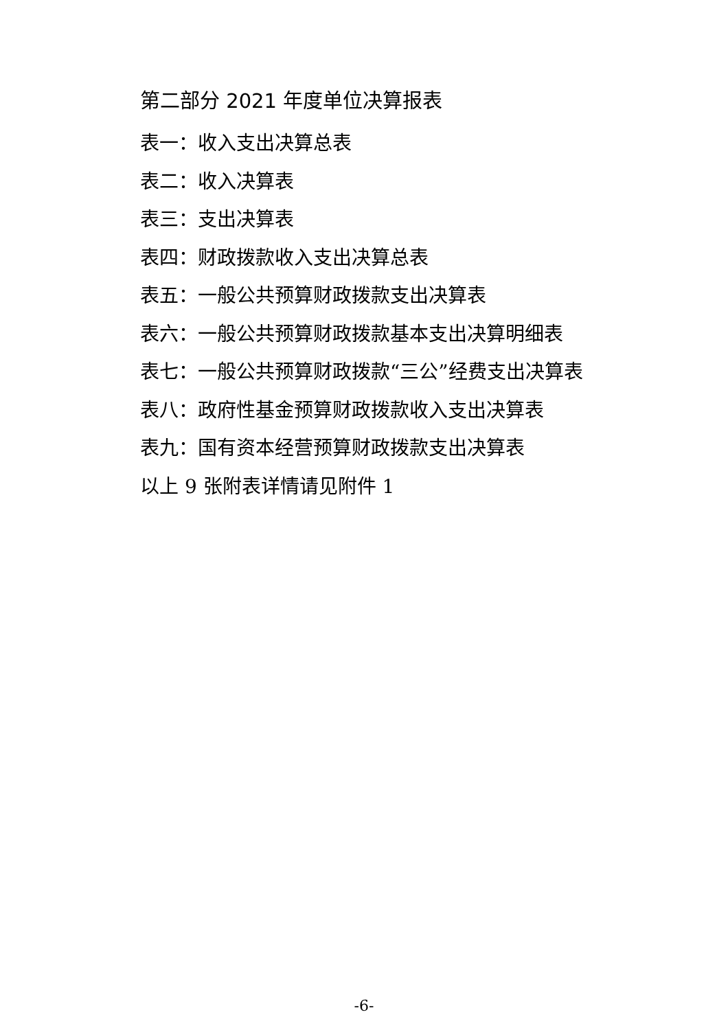第二部分 2021 年度单位决算报表
表一：收入支出决算总表
表二：收入决算表
表三：支出决算表
表四：财政拨款收入支出决算总表
表五：一般公共预算财政拨款支出决算表
表六：一般公共预算财政拨款基本支出决算明细表
表七：一般公共预算财政拨款“三公”经费支出决算表
表八：政府性基金预算财政拨款收入支出决算表
表九：国有资本经营预算财政拨款支出决算表
以上 9 张附表详情请见附件 1
-6-